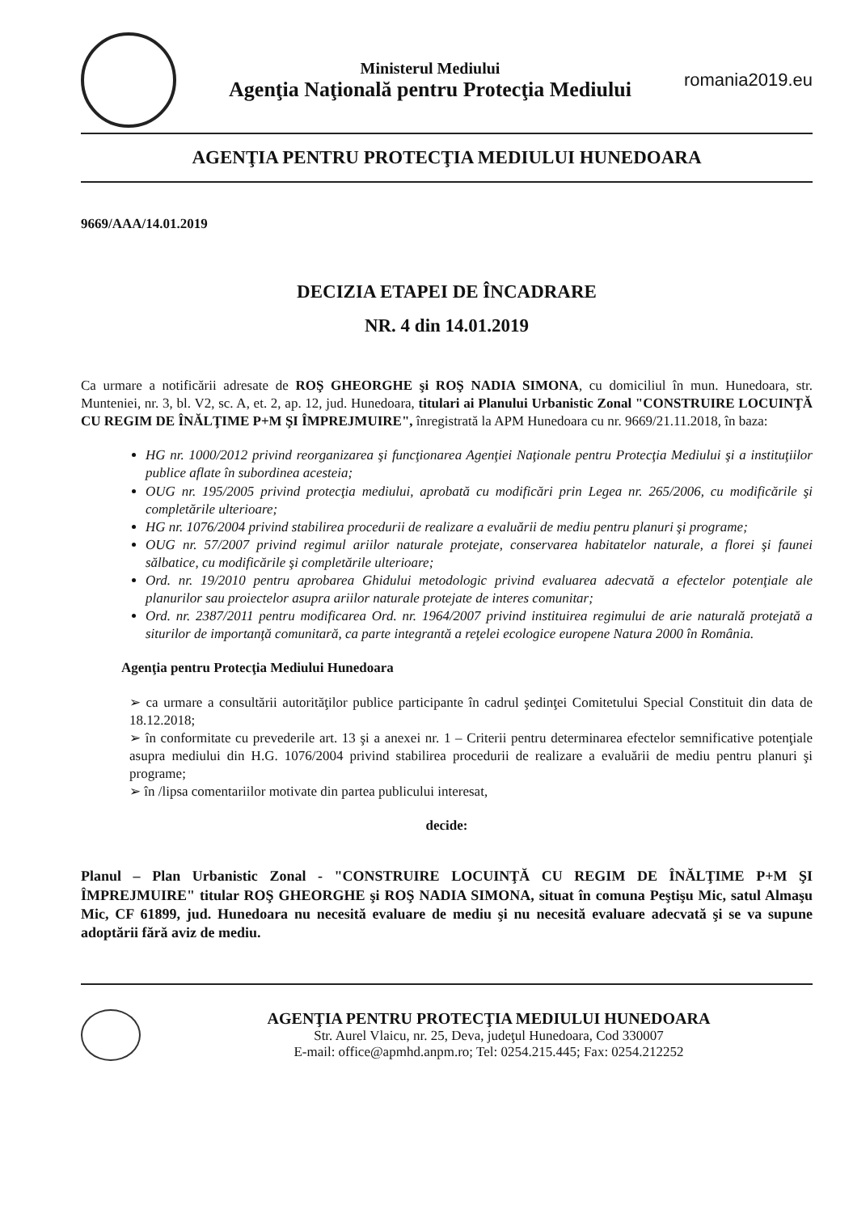Ministerul Mediului
Agenţia Naţională pentru Protecţia Mediului
romania2019.eu
AGENŢIA PENTRU PROTECŢIA MEDIULUI HUNEDOARA
9669/AAA/14.01.2019
DECIZIA ETAPEI DE ÎNCADRARE
NR. 4 din 14.01.2019
Ca urmare a notificării adresate de ROŞ GHEORGHE şi ROŞ NADIA SIMONA, cu domiciliul în mun. Hunedoara, str. Munteniei, nr. 3, bl. V2, sc. A, et. 2, ap. 12, jud. Hunedoara, titulari ai Planului Urbanistic Zonal "CONSTRUIRE LOCUINŢĂ CU REGIM DE ÎNĂLŢIME P+M ŞI ÎMPREJMUIRE", înregistrată la APM Hunedoara cu nr. 9669/21.11.2018, în baza:
HG nr. 1000/2012 privind reorganizarea şi funcţionarea Agenţiei Naţionale pentru Protecţia Mediului şi a instituţiilor publice aflate în subordinea acesteia;
OUG nr. 195/2005 privind protecţia mediului, aprobată cu modificări prin Legea nr. 265/2006, cu modificările şi completările ulterioare;
HG nr. 1076/2004 privind stabilirea procedurii de realizare a evaluării de mediu pentru planuri şi programe;
OUG nr. 57/2007 privind regimul ariilor naturale protejate, conservarea habitatelor naturale, a florei şi faunei sălbatice, cu modificările şi completările ulterioare;
Ord. nr. 19/2010 pentru aprobarea Ghidului metodologic privind evaluarea adecvată a efectelor potenţiale ale planurilor sau proiectelor asupra ariilor naturale protejate de interes comunitar;
Ord. nr. 2387/2011 pentru modificarea Ord. nr. 1964/2007 privind instituirea regimului de arie naturală protejată a siturilor de importanţă comunitară, ca parte integrantă a reţelei ecologice europene Natura 2000 în România.
Agenţia pentru Protecţia Mediului Hunedoara
➢ ca urmare a consultării autorităţilor publice participante în cadrul şedinţei Comitetului Special Constituit din data de 18.12.2018;
➢ în conformitate cu prevederile art. 13 şi a anexei nr. 1 – Criterii pentru determinarea efectelor semnificative potenţiale asupra mediului din H.G. 1076/2004 privind stabilirea procedurii de realizare a evaluării de mediu pentru planuri şi programe;
➢ în /lipsa comentariilor motivate din partea publicului interesat,
decide:
Planul – Plan Urbanistic Zonal - "CONSTRUIRE LOCUINŢĂ CU REGIM DE ÎNĂLŢIME P+M ŞI ÎMPREJMUIRE" titular ROŞ GHEORGHE şi ROŞ NADIA SIMONA, situat în comuna Peştişu Mic, satul Almaşu Mic, CF 61899, jud. Hunedoara nu necesită evaluare de mediu şi nu necesită evaluare adecvată şi se va supune adoptării fără aviz de mediu.
AGENŢIA PENTRU PROTECŢIA MEDIULUI HUNEDOARA
Str. Aurel Vlaicu, nr. 25, Deva, judeţul Hunedoara, Cod 330007
E-mail: office@apmhd.anpm.ro; Tel: 0254.215.445; Fax: 0254.212252